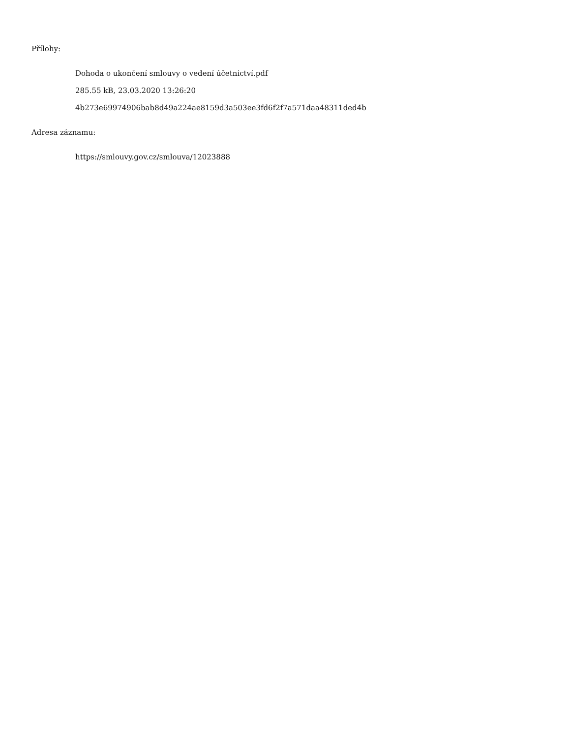Přílohy:
Dohoda o ukončení smlouvy o vedení účetnictví.pdf
285.55 kB, 23.03.2020 13:26:20
4b273e69974906bab8d49a224ae8159d3a503ee3fd6f2f7a571daa48311ded4b
Adresa záznamu:
https://smlouvy.gov.cz/smlouva/12023888